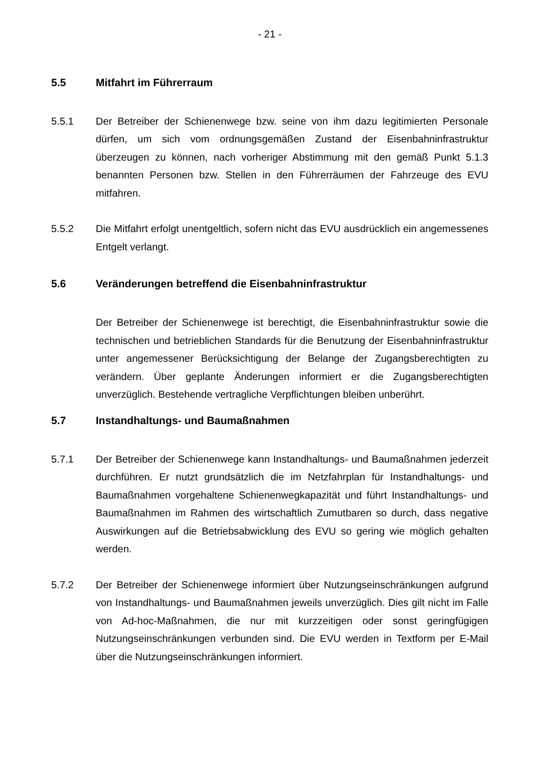- 21 -
5.5 Mitfahrt im Führerraum
5.5.1 Der Betreiber der Schienenwege bzw. seine von ihm dazu legitimierten Personale dürfen, um sich vom ordnungsgemäßen Zustand der Eisenbahninfrastruktur überzeugen zu können, nach vorheriger Abstimmung mit den gemäß Punkt 5.1.3 benannten Personen bzw. Stellen in den Führerräumen der Fahrzeuge des EVU mitfahren.
5.5.2 Die Mitfahrt erfolgt unentgeltlich, sofern nicht das EVU ausdrücklich ein angemessenes Entgelt verlangt.
5.6 Veränderungen betreffend die Eisenbahninfrastruktur
Der Betreiber der Schienenwege ist berechtigt, die Eisenbahninfrastruktur sowie die technischen und betrieblichen Standards für die Benutzung der Eisenbahninfrastruktur unter angemessener Berücksichtigung der Belange der Zugangsberechtigten zu verändern. Über geplante Änderungen informiert er die Zugangsberechtigten unverzüglich. Bestehende vertragliche Verpflichtungen bleiben unberührt.
5.7 Instandhaltungs- und Baumaßnahmen
5.7.1 Der Betreiber der Schienenwege kann Instandhaltungs- und Baumaßnahmen jederzeit durchführen. Er nutzt grundsätzlich die im Netzfahrplan für Instandhaltungs- und Baumaßnahmen vorgehaltene Schienenwegkapazität und führt Instandhaltungs- und Baumaßnahmen im Rahmen des wirtschaftlich Zumutbaren so durch, dass negative Auswirkungen auf die Betriebsabwicklung des EVU so gering wie möglich gehalten werden.
5.7.2 Der Betreiber der Schienenwege informiert über Nutzungseinschränkungen aufgrund von Instandhaltungs- und Baumaßnahmen jeweils unverzüglich. Dies gilt nicht im Falle von Ad-hoc-Maßnahmen, die nur mit kurzzeitigen oder sonst geringfügigen Nutzungseinschränkungen verbunden sind. Die EVU werden in Textform per E-Mail über die Nutzungseinschränkungen informiert.